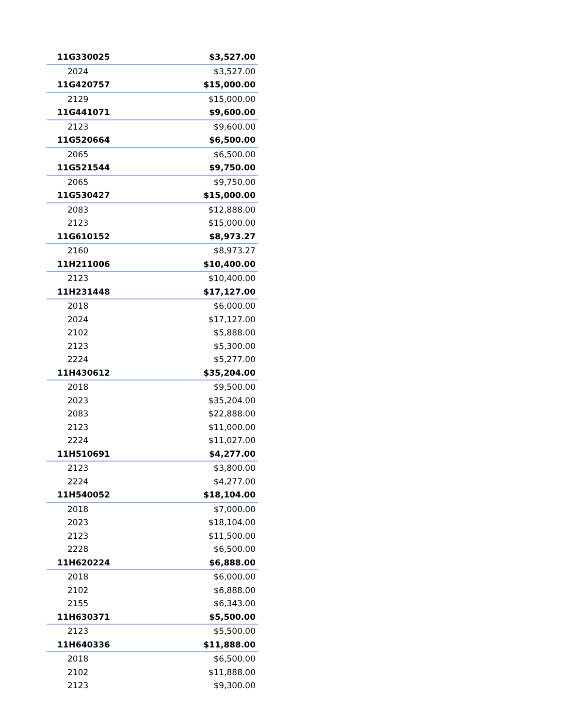| 11G330025 | $3,527.00 |
| 2024 | $3,527.00 |
| 11G420757 | $15,000.00 |
| 2129 | $15,000.00 |
| 11G441071 | $9,600.00 |
| 2123 | $9,600.00 |
| 11G520664 | $6,500.00 |
| 2065 | $6,500.00 |
| 11G521544 | $9,750.00 |
| 2065 | $9,750.00 |
| 11G530427 | $15,000.00 |
| 2083 | $12,888.00 |
| 2123 | $15,000.00 |
| 11G610152 | $8,973.27 |
| 2160 | $8,973.27 |
| 11H211006 | $10,400.00 |
| 2123 | $10,400.00 |
| 11H231448 | $17,127.00 |
| 2018 | $6,000.00 |
| 2024 | $17,127.00 |
| 2102 | $5,888.00 |
| 2123 | $5,300.00 |
| 2224 | $5,277.00 |
| 11H430612 | $35,204.00 |
| 2018 | $9,500.00 |
| 2023 | $35,204.00 |
| 2083 | $22,888.00 |
| 2123 | $11,000.00 |
| 2224 | $11,027.00 |
| 11H510691 | $4,277.00 |
| 2123 | $3,800.00 |
| 2224 | $4,277.00 |
| 11H540052 | $18,104.00 |
| 2018 | $7,000.00 |
| 2023 | $18,104.00 |
| 2123 | $11,500.00 |
| 2228 | $6,500.00 |
| 11H620224 | $6,888.00 |
| 2018 | $6,000.00 |
| 2102 | $6,888.00 |
| 2155 | $6,343.00 |
| 11H630371 | $5,500.00 |
| 2123 | $5,500.00 |
| 11H640336 | $11,888.00 |
| 2018 | $6,500.00 |
| 2102 | $11,888.00 |
| 2123 | $9,300.00 |